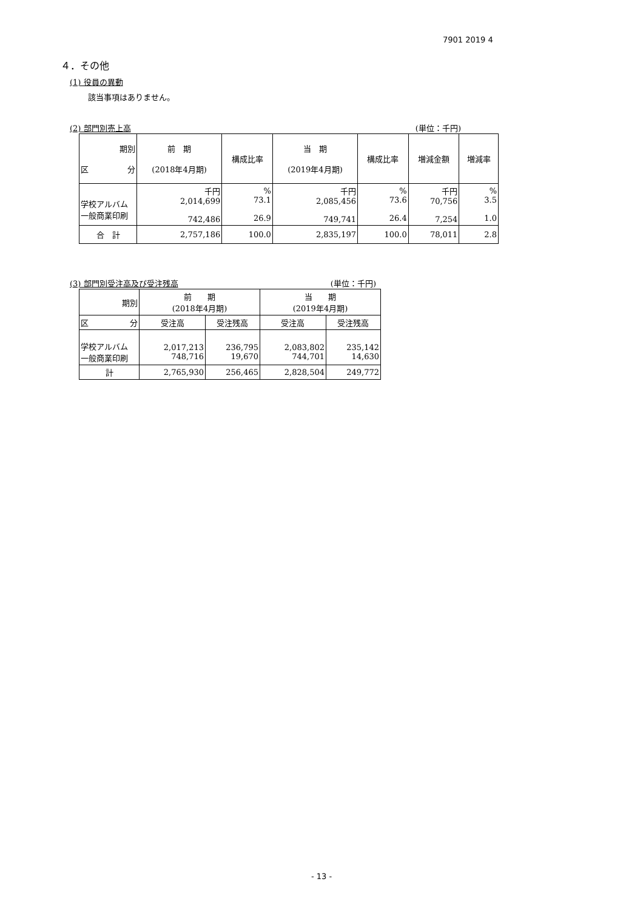7901 2019 4
４．その他
(1) 役員の異動
該当事項はありません。
(2) 部門別売上高 (単位：千円)
| 期別 区 分 | 前 期 (2018年4月期) | 構成比率 | 当 期 (2019年4月期) | 構成比率 | 増減金額 | 増減率 |
| --- | --- | --- | --- | --- | --- | --- |
| 学校アルバム 一般商業印刷 | 千円 2,014,699 742,486 | % 73.1 26.9 | 千円 2,085,456 749,741 | % 73.6 26.4 | 千円 70,756 7,254 | % 3.5 1.0 |
| 合 計 | 2,757,186 | 100.0 | 2,835,197 | 100.0 | 78,011 | 2.8 |
(3) 部門別受注高及び受注残高 (単位：千円)
| 期別 | 前 期 (2018年4月期) | | 当 期 (2019年4月期) | |
| --- | --- | --- | --- | --- |
| 区 分 | 受注高 | 受注残高 | 受注高 | 受注残高 |
| 学校アルバム 一般商業印刷 | 2,017,213 748,716 | 236,795 19,670 | 2,083,802 744,701 | 235,142 14,630 |
| 計 | 2,765,930 | 256,465 | 2,828,504 | 249,772 |
- 13 -